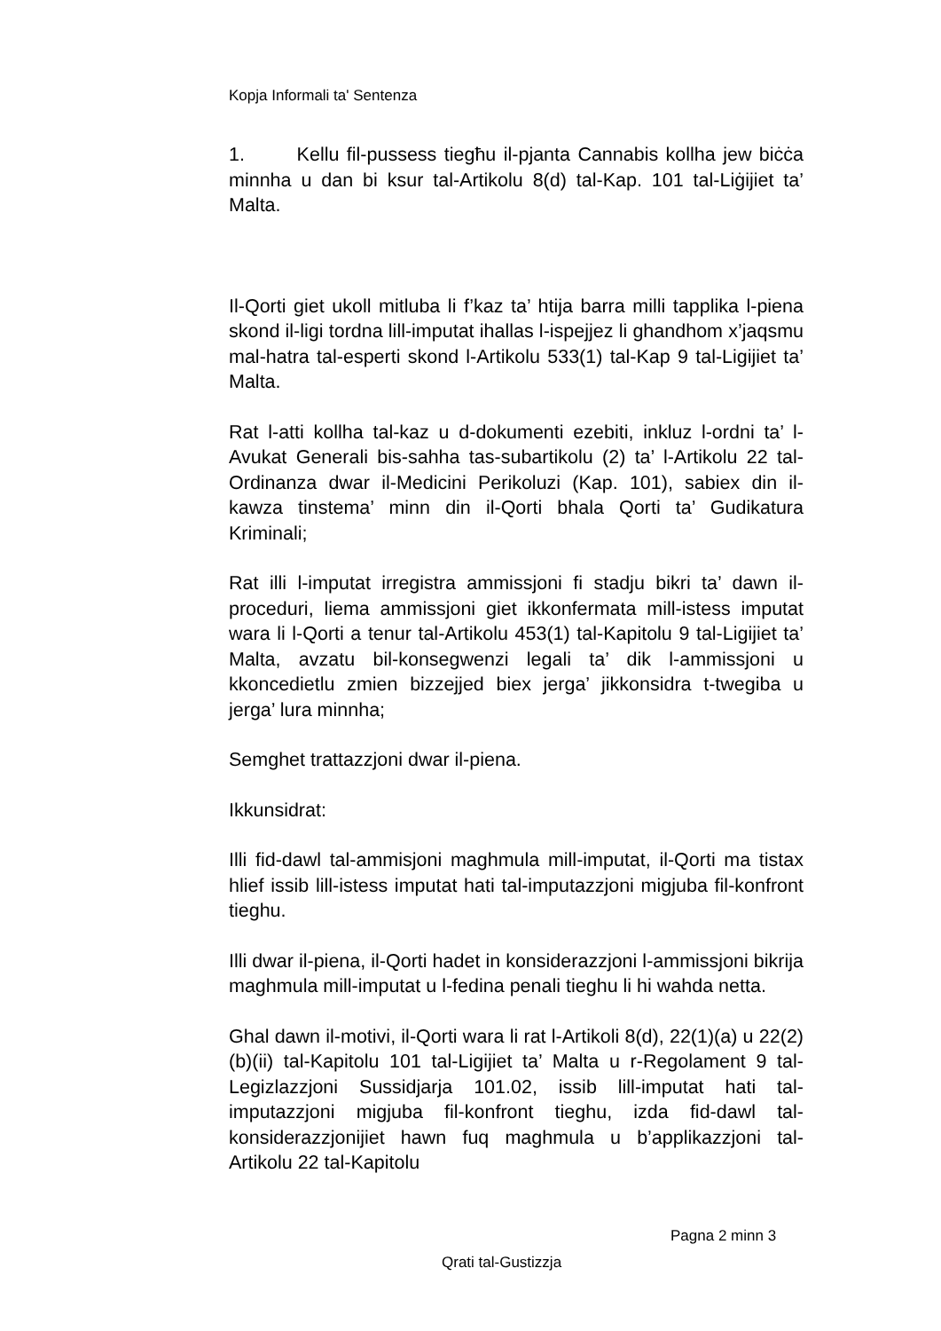Kopja Informali ta' Sentenza
1. Kellu fil-pussess tiegħu il-pjanta Cannabis kollha jew biċċa minnha u dan bi ksur tal-Artikolu 8(d) tal-Kap. 101 tal-Liġijiet ta’ Malta.
Il-Qorti giet ukoll mitluba li f’kaz ta’ htija barra milli tapplika l-piena skond il-ligi tordna lill-imputat ihallas l-ispejjez li ghandhom x’jaqsmu mal-hatra tal-esperti skond l-Artikolu 533(1) tal-Kap 9 tal-Ligijiet ta’ Malta.
Rat l-atti kollha tal-kaz u d-dokumenti ezebiti, inkluz l-ordni ta’ l-Avukat Generali bis-sahha tas-subartikolu (2) ta’ l-Artikolu 22 tal-Ordinanza dwar il-Medicini Perikoluzi (Kap. 101), sabiex din il-kawza tinstema’ minn din il-Qorti bhala Qorti ta’ Gudikatura Kriminali;
Rat illi l-imputat irregistra ammissjoni fi stadju bikri ta’ dawn il-proceduri, liema ammissjoni giet ikkonfermata mill-istess imputat wara li l-Qorti a tenur tal-Artikolu 453(1) tal-Kapitolu 9 tal-Ligijiet ta’ Malta, avzatu bil-konsegwenzi legali ta’ dik l-ammissjoni u kkoncedietlu zmien bizzejjed biex jerga’ jikkonsidra t-twegiba u jerga’ lura minnha;
Semghet trattazzjoni dwar il-piena.
Ikkunsidrat:
Illi fid-dawl tal-ammisjoni maghmula mill-imputat, il-Qorti ma tistax hlief issib lill-istess imputat hati tal-imputazzjoni migjuba fil-konfront tieghu.
Illi dwar il-piena, il-Qorti hadet in konsiderazzjoni l-ammissjoni bikrija maghmula mill-imputat u l-fedina penali tieghu li hi wahda netta.
Ghal dawn il-motivi, il-Qorti wara li rat l-Artikoli 8(d), 22(1)(a) u 22(2)(b)(ii) tal-Kapitolu 101 tal-Ligijiet ta’ Malta u r-Regolament 9 tal-Legizlazzjoni Sussidjarja 101.02, issib lill-imputat hati tal-imputazzjoni migjuba fil-konfront tieghu, izda fid-dawl tal-konsiderazzjonijiet hawn fuq maghmula u b’applikazzjoni tal- Artikolu 22 tal-Kapitolu
Pagna 2 minn 3
Qrati tal-Gustizzja